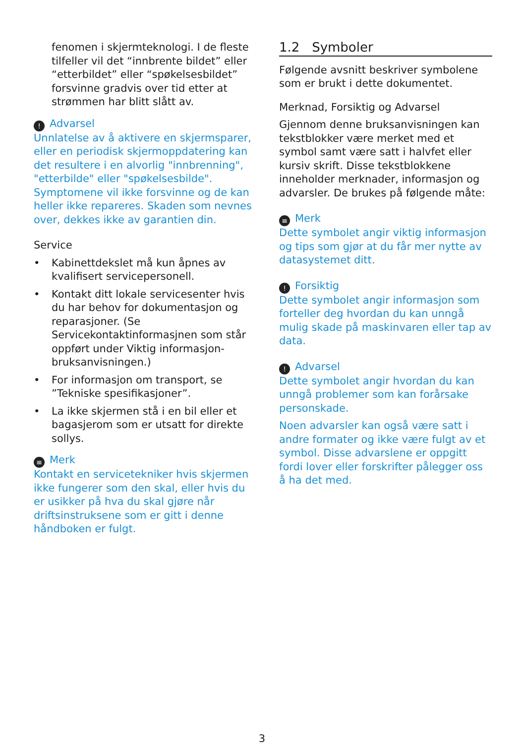fenomen i skjermteknologi. I de fleste tilfeller vil det “innbrente bildet” eller “etterbildet” eller “spøkelsesbildet” forsvinne gradvis over tid etter at strømmen har blitt slått av.
! Advarsel
Unnlatelse av å aktivere en skjermsparer, eller en periodisk skjermoppdatering kan det resultere i en alvorlig "innbrenning", "etterbilde" eller "spøkelsesbilde". Symptomene vil ikke forsvinne og de kan heller ikke repareres. Skaden som nevnes over, dekkes ikke av garantien din.
Service
• Kabinettdekslet må kun åpnes av kvalifisert servicepersonell.
• Kontakt ditt lokale servicesenter hvis du har behov for dokumentasjon og reparasjoner. (Se Servicekontaktinformasjnen som står oppført under Viktig informasjon-bruksanvisningen.)
• For informasjon om transport, se ”Tekniske spesifikasjoner”.
• La ikke skjermen stå i en bil eller et bagasjerom som er utsatt for direkte sollys.
≡ Merk
Kontakt en servicetekniker hvis skjermen ikke fungerer som den skal, eller hvis du er usikker på hva du skal gjøre når driftsinstruksene som er gitt i denne håndboken er fulgt.
1.2 Symboler
Følgende avsnitt beskriver symbolene som er brukt i dette dokumentet.
Merknad, Forsiktig og Advarsel
Gjennom denne bruksanvisningen kan tekstblokker være merket med et symbol samt være satt i halvfet eller kursiv skrift. Disse tekstblokkene inneholder merknader, informasjon og advarsler. De brukes på følgende måte:
≡ Merk
Dette symbolet angir viktig informasjon og tips som gjør at du får mer nytte av datasystemet ditt.
! Forsiktig
Dette symbolet angir informasjon som forteller deg hvordan du kan unngå mulig skade på maskinvaren eller tap av data.
! Advarsel
Dette symbolet angir hvordan du kan unngå problemer som kan forårsake personskade.
Noen advarsler kan også være satt i andre formater og ikke være fulgt av et symbol. Disse advarslene er oppgitt fordi lover eller forskrifter pålegger oss å ha det med.
3